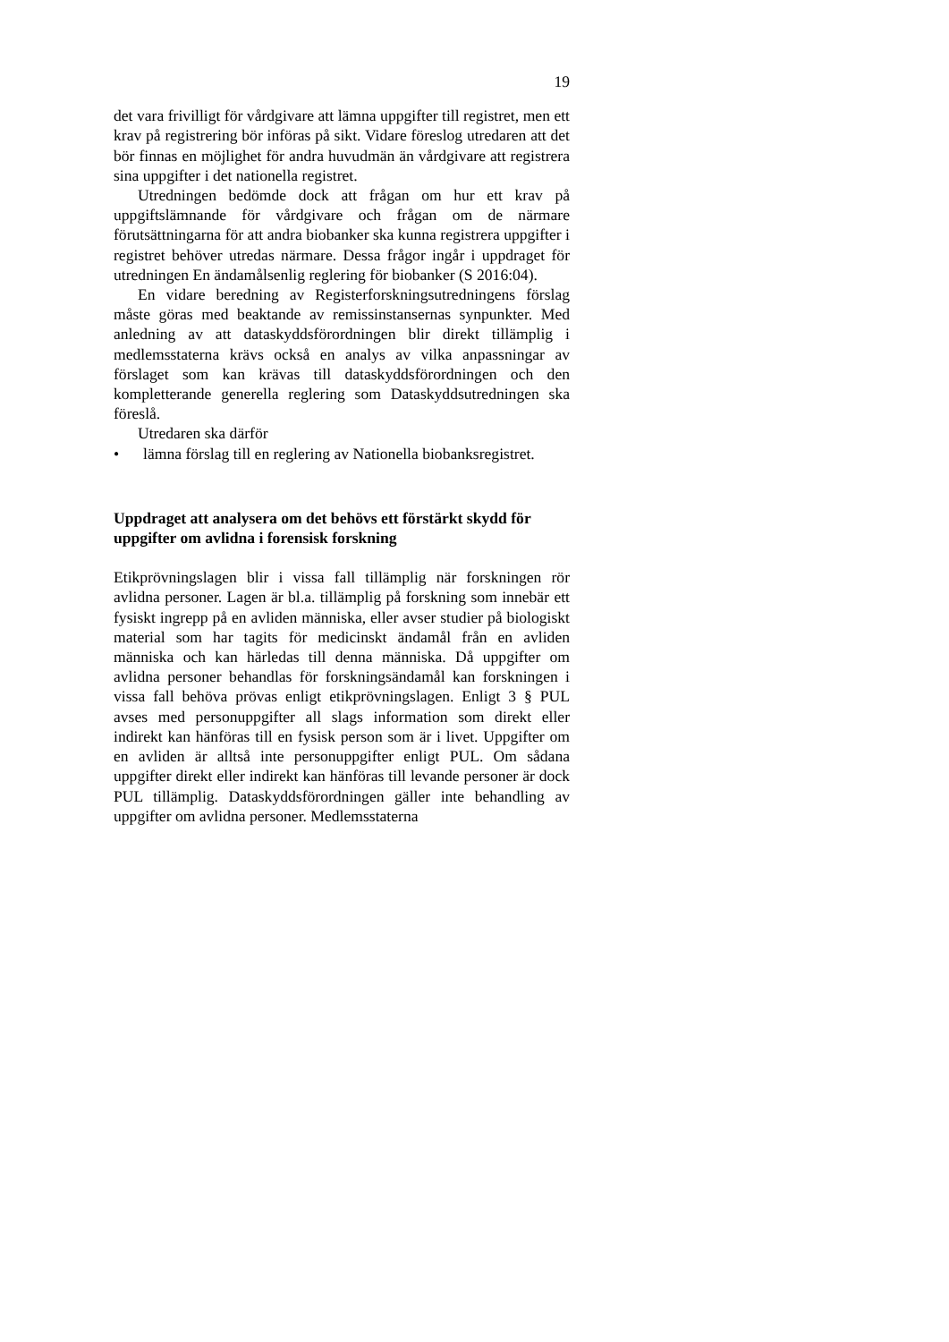19
det vara frivilligt för vårdgivare att lämna uppgifter till registret, men ett krav på registrering bör införas på sikt. Vidare föreslog utredaren att det bör finnas en möjlighet för andra huvudmän än vårdgivare att registrera sina uppgifter i det nationella registret.
Utredningen bedömde dock att frågan om hur ett krav på uppgiftslämnande för vårdgivare och frågan om de närmare förutsättningarna för att andra biobanker ska kunna registrera uppgifter i registret behöver utredas närmare. Dessa frågor ingår i uppdraget för utredningen En ändamålsenlig reglering för biobanker (S 2016:04).
En vidare beredning av Registerforskningsutredningens förslag måste göras med beaktande av remissinstansernas synpunkter. Med anledning av att dataskyddsförordningen blir direkt tillämplig i medlemsstaterna krävs också en analys av vilka anpassningar av förslaget som kan krävas till dataskyddsförordningen och den kompletterande generella reglering som Dataskyddsutredningen ska föreslå.
Utredaren ska därför
• lämna förslag till en reglering av Nationella biobanks­registret.
Uppdraget att analysera om det behövs ett förstärkt skydd för uppgifter om avlidna i forensisk forskning
Etikprövningslagen blir i vissa fall tillämplig när forskningen rör avlidna personer. Lagen är bl.a. tillämplig på forskning som innebär ett fysiskt ingrepp på en avliden människa, eller avser studier på biologiskt material som har tagits för medicinskt ändamål från en avliden människa och kan härledas till denna människa. Då uppgifter om avlidna personer behandlas för forskningsändamål kan forskningen i vissa fall behöva prövas enligt etikprövningslagen. Enligt 3 § PUL avses med personuppgifter all slags information som direkt eller indirekt kan hänföras till en fysisk person som är i livet. Uppgifter om en avliden är alltså inte personuppgifter enligt PUL. Om sådana uppgifter direkt eller indirekt kan hänföras till levande personer är dock PUL tillämplig. Dataskyddsförordningen gäller inte behandling av uppgifter om avlidna personer. Medlemsstaterna